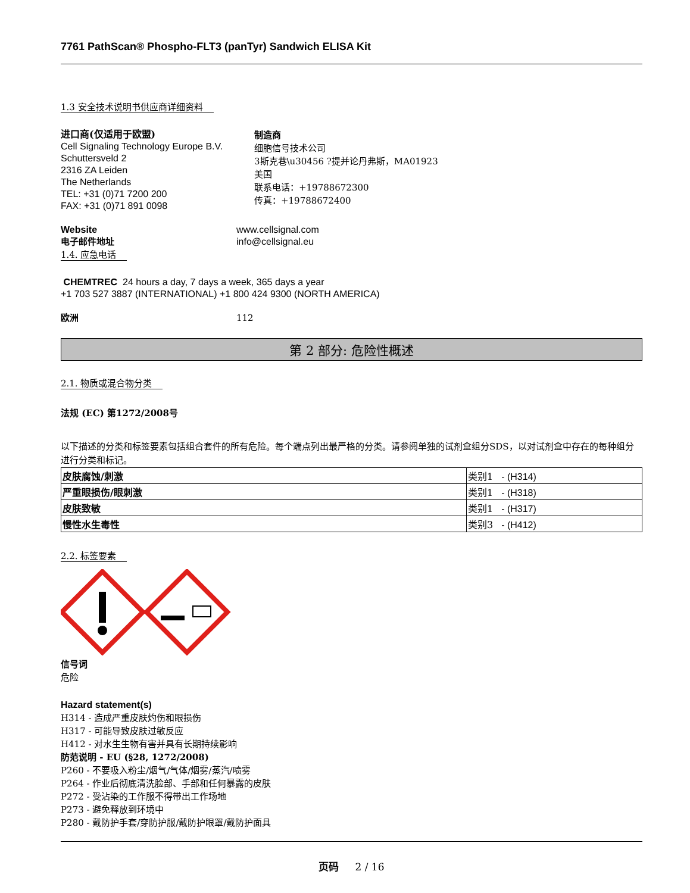7761 PathScan® Phospho-FLT3 (panTyr) Sandwich ELISA Kit
1.3 安全技术说明书供应商详细资料
进口商(仅适用于欧盟)
Cell Signaling Technology Europe B.V.
Schuttersveld 2
2316 ZA Leiden
The Netherlands
TEL: +31 (0)71 7200 200
FAX: +31 (0)71 891 0098
制造商
细胞信号技术公司
3斯克巷\u30456 ?提并论丹弗斯，MA01923
美国
联系电话：+19788672300
传真：+19788672400
Website
电子邮件地址
www.cellsignal.com
info@cellsignal.eu
1.4. 应急电话
CHEMTREC 24 hours a day, 7 days a week, 365 days a year
+1 703 527 3887 (INTERNATIONAL) +1 800 424 9300 (NORTH AMERICA)
欧洲 112
第 2 部分: 危险性概述
2.1. 物质或混合物分类
法规 (EC) 第1272/2008号
以下描述的分类和标签要素包括组合套件的所有危险。每个端点列出最严格的分类。请参阅单独的试剂盒组分SDS，以对试剂盒中存在的每种组分进行分类和标记。
| 皮肤腐蚀/刺激 | 类别1 - (H314) |
| 严重眼损伤/眼刺激 | 类别1 - (H318) |
| 皮肤致敏 | 类别1 - (H317) |
| 慢性水生毒性 | 类别3 - (H412) |
2.2. 标签要素
信号词
危险
Hazard statement(s)
H314 - 造成严重皮肤灼伤和眼损伤
H317 - 可能导致皮肤过敏反应
H412 - 对水生生物有害并具有长期持续影响
防范说明 - EU (§28, 1272/2008)
P260 - 不要吸入粉尘/烟气/气体/烟雾/蒸汽/喷雾
P264 - 作业后彻底清洗脸部、手部和任何暴露的皮肤
P272 - 受沾染的工作服不得带出工作场地
P273 - 避免释放到环境中
P280 - 戴防护手套/穿防护服/戴防护眼罩/戴防护面具
页码 2 / 16